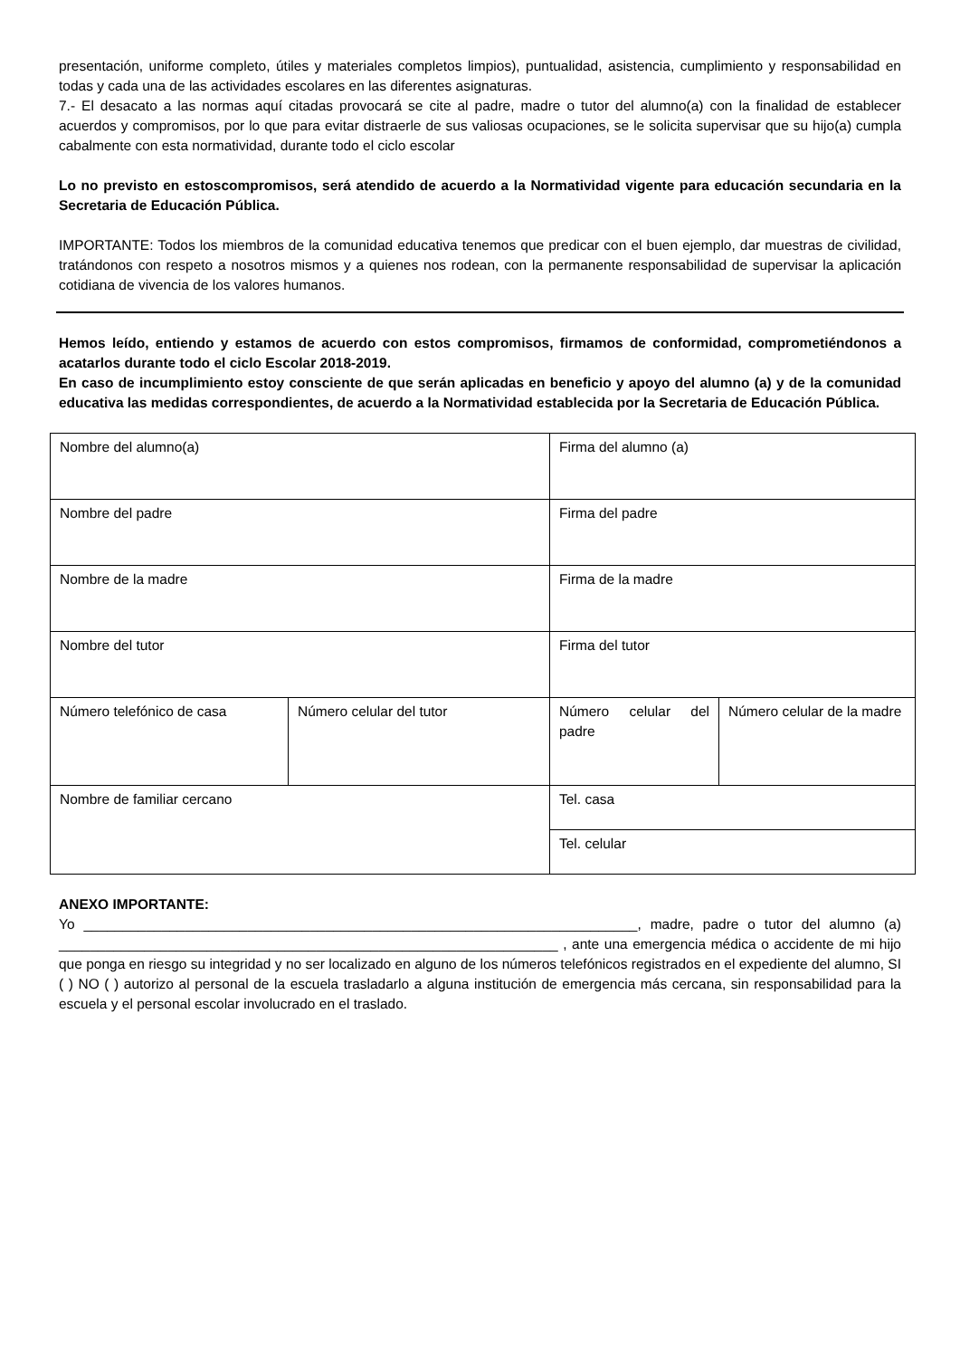presentación, uniforme completo, útiles y materiales completos limpios), puntualidad, asistencia, cumplimiento y responsabilidad en todas y cada una de las actividades escolares en las diferentes asignaturas.
7.- El desacato a las normas aquí citadas provocará se cite al padre, madre o tutor del alumno(a) con la finalidad de establecer acuerdos y compromisos, por lo que para evitar distraerle de sus valiosas ocupaciones, se le solicita supervisar que su hijo(a) cumpla cabalmente con esta normatividad, durante todo el ciclo escolar
Lo no previsto en estoscompromisos, será atendido de acuerdo a la Normatividad vigente para educación secundaria en la Secretaria de Educación Pública.
IMPORTANTE: Todos los miembros de la comunidad educativa tenemos que predicar con el buen ejemplo, dar muestras de civilidad, tratándonos con respeto a nosotros mismos y a quienes nos rodean, con la permanente responsabilidad de supervisar la aplicación cotidiana de vivencia de los valores humanos.
Hemos leído, entiendo y estamos de acuerdo con estos compromisos, firmamos de conformidad, comprometiéndonos a acatarlos durante todo el ciclo Escolar 2018-2019.
En caso de incumplimiento estoy consciente de que serán aplicadas en beneficio y apoyo del alumno (a) y de la comunidad educativa las medidas correspondientes, de acuerdo a la Normatividad establecida por la Secretaria de Educación Pública.
| Nombre del alumno(a) | | Firma del alumno (a) | |
| Nombre del padre | | Firma del padre | |
| Nombre de la madre | | Firma de la madre | |
| Nombre del tutor | | Firma del tutor | |
| Número telefónico de casa | Número celular del tutor | Número celular del padre | Número celular de la madre |
| Nombre de familiar cercano | | Tel. casa | |
| | | Tel. celular | |
ANEXO IMPORTANTE:
Yo _______________________________________________________________________, madre, padre o tutor del alumno (a) ________________________________________________________________ , ante una emergencia médica o accidente de mi hijo que ponga en riesgo su integridad y no ser localizado en alguno de los números telefónicos registrados en el expediente del alumno, SI ( ) NO ( ) autorizo al personal de la escuela trasladarlo a alguna institución de emergencia más cercana, sin responsabilidad para la escuela y el personal escolar involucrado en el traslado.